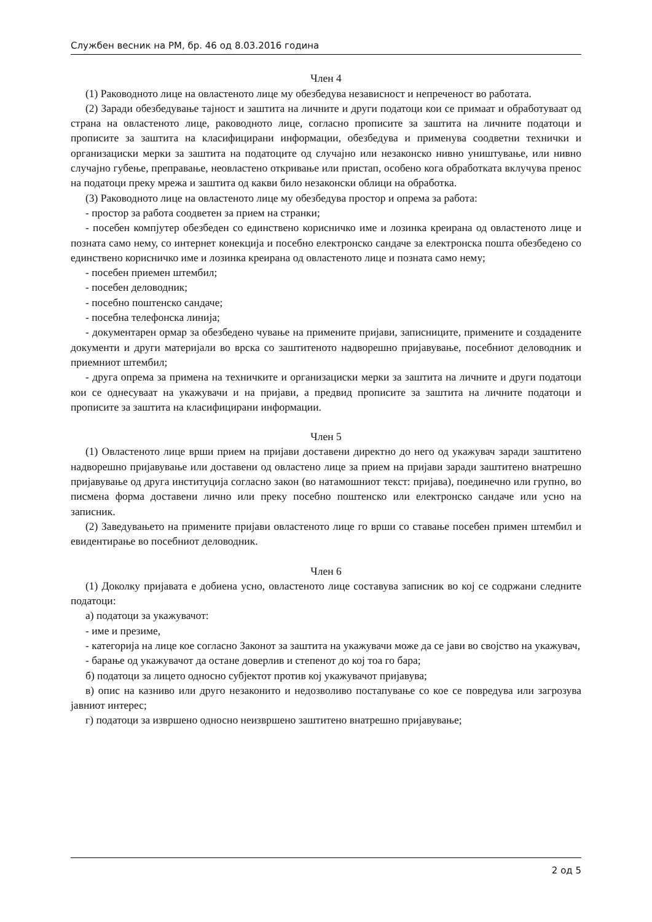Службен весник на РМ, бр. 46 од 8.03.2016 година
Член 4
(1) Раководното лице на овластеното лице му обезбедува независност и непреченост во работата.
(2) Заради обезбедување тајност и заштита на личните и други податоци кои се примаат и обработуваат од страна на овластеното лице, раководното лице, согласно прописите за заштита на личните податоци и прописите за заштита на класифицирани информации, обезбедува и применува соодветни технички и организациски мерки за заштита на податоците од случајно или незаконско нивно уништување, или нивно случајно губење, преправање, неовластено откривање или пристап, особено кога обработката вклучува пренос на податоци преку мрежа и заштита од какви било незаконски облици на обработка.
(3) Раководното лице на овластеното лице му обезбедува простор и опрема за работа:
- простор за работа соодветен за прием на странки;
- посебен компјутер обезбеден со единствено корисничко име и лозинка креирана од овластеното лице и позната само нему, со интернет конекција и посебно електронско сандаче за електронска пошта обезбедено со единствено корисничко име и лозинка креирана од овластеното лице и позната само нему;
- посебен приемен штембил;
- посебен деловодник;
- посебно поштенско сандаче;
- посебна телефонска линија;
- документарен ормар за обезбедено чување на примените пријави, записниците, примените и создадените документи и други материјали во врска со заштитеното надворешно пријавување, посебниот деловодник и приемниот штембил;
- друга опрема за примена на техничките и организациски мерки за заштита на личните и други податоци кои се однесуваат на укажувачи и на пријави, а предвид прописите за заштита на личните податоци и прописите за заштита на класифицирани информации.
Член 5
(1) Овластеното лице врши прием на пријави доставени директно до него од укажувач заради заштитено надворешно пријавување или доставени од овластено лице за прием на пријави заради заштитено внатрешно пријавување од друга институција согласно закон (во натамошниот текст: пријава), поединечно или групно, во писмена форма доставени лично или преку посебно поштенско или електронско сандаче или усно на записник.
(2) Заведувањето на примените пријави овластеното лице го врши со ставање посебен примен штембил и евидентирање во посебниот деловодник.
Член 6
(1) Доколку пријавата е добиена усно, овластеното лице составува записник во кој се содржани следните податоци:
а) податоци за укажувачот:
- име и презиме,
- категорија на лице кое согласно Законот за заштита на укажувачи може да се јави во својство на укажувач,
- барање од укажувачот да остане доверлив и степенот до кој тоа го бара;
б) податоци за лицето односно субјектот против кој укажувачот пријавува;
в) опис на казниво или друго незаконито и недозволиво постапување со кое се повредува или загрозува јавниот интерес;
г) податоци за извршено односно неизвршено заштитено внатрешно пријавување;
2 од 5